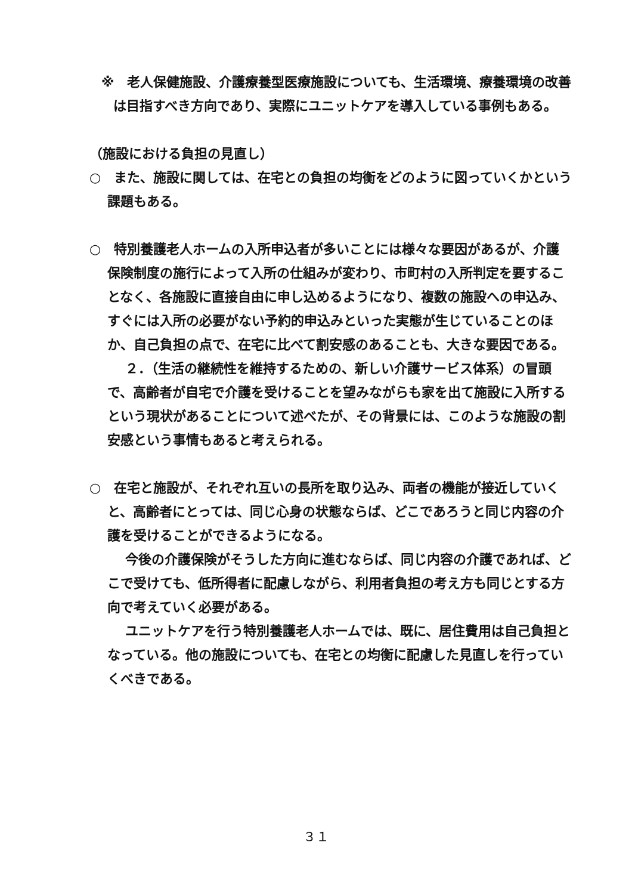※　老人保健施設、介護療養型医療施設についても、生活環境、療養環境の改善は目指すべき方向であり、実際にユニットケアを導入している事例もある。
（施設における負担の見直し）
○　また、施設に関しては、在宅との負担の均衡をどのように図っていくかという課題もある。
○　特別養護老人ホームの入所申込者が多いことには様々な要因があるが、介護保険制度の施行によって入所の仕組みが変わり、市町村の入所判定を要することなく、各施設に直接自由に申し込めるようになり、複数の施設への申込み、すぐには入所の必要がない予約的申込みといった実態が生じていることのほか、自己負担の点で、在宅に比べて割安感のあることも、大きな要因である。
２．（生活の継続性を維持するための、新しい介護サービス体系）の冒頭で、高齢者が自宅で介護を受けることを望みながらも家を出て施設に入所するという現状があることについて述べたが、その背景には、このような施設の割安感という事情もあると考えられる。
○　在宅と施設が、それぞれ互いの長所を取り込み、両者の機能が接近していくと、高齢者にとっては、同じ心身の状態ならば、どこであろうと同じ内容の介護を受けることができるようになる。
今後の介護保険がそうした方向に進むならば、同じ内容の介護であれば、どこで受けても、低所得者に配慮しながら、利用者負担の考え方も同じとする方向で考えていく必要がある。
ユニットケアを行う特別養護老人ホームでは、既に、居住費用は自己負担となっている。他の施設についても、在宅との均衡に配慮した見直しを行っていくべきである。
３１